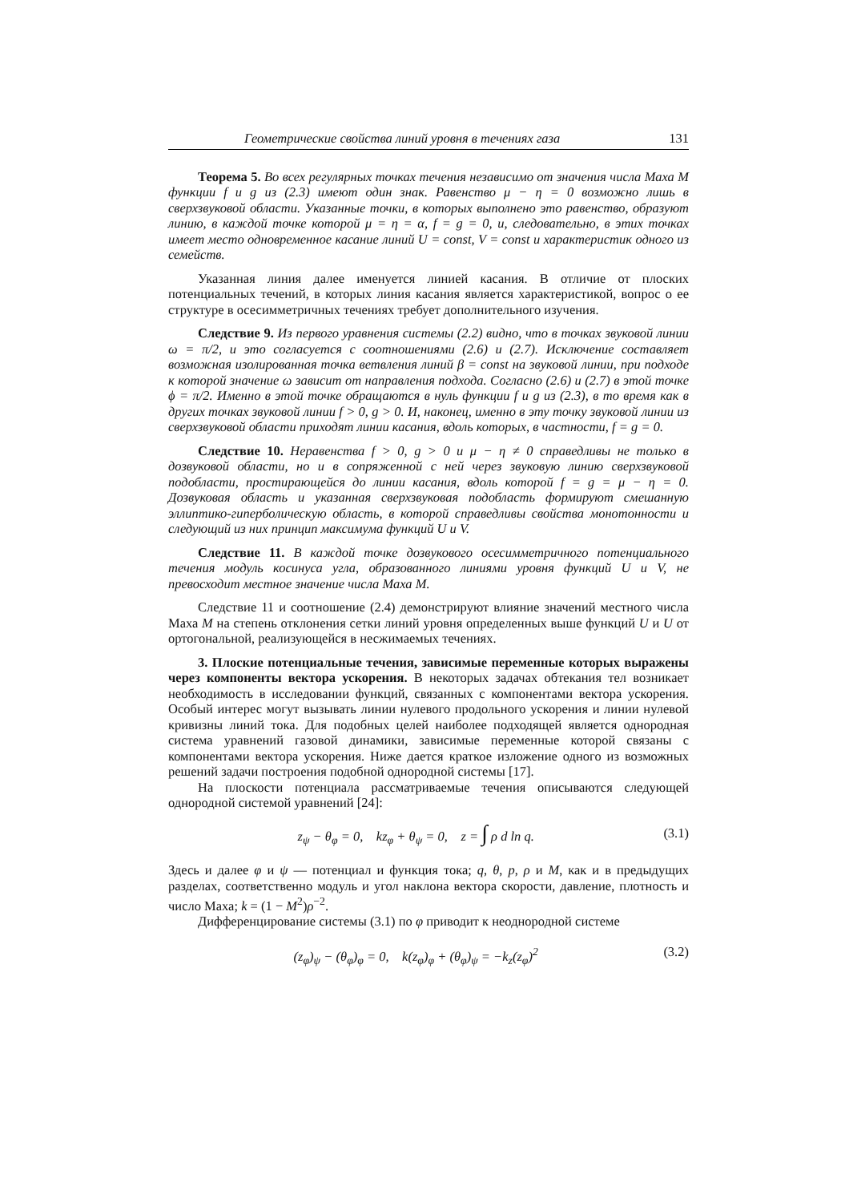Геометрические свойства линий уровня в течениях газа 131
Теорема 5. Во всех регулярных точках течения независимо от значения числа Маха M функции f и g из (2.3) имеют один знак. Равенство μ − η = 0 возможно лишь в сверхзвуковой области. Указанные точки, в которых выполнено это равенство, образуют линию, в каждой точке которой μ = η = α, f = g = 0, и, следовательно, в этих точках имеет место одновременное касание линий U = const, V = const и характеристик одного из семейств.
Указанная линия далее именуется линией касания. В отличие от плоских потенциальных течений, в которых линия касания является характеристикой, вопрос о ее структуре в осесимметричных течениях требует дополнительного изучения.
Следствие 9. Из первого уравнения системы (2.2) видно, что в точках звуковой линии ω = π/2, и это согласуется с соотношениями (2.6) и (2.7). Исключение составляет возможная изолированная точка ветвления линий β = const на звуковой линии, при подходе к которой значение ω зависит от направления подхода. Согласно (2.6) и (2.7) в этой точке ϕ = π/2. Именно в этой точке обращаются в нуль функции f и g из (2.3), в то время как в других точках звуковой линии f > 0, g > 0. И, наконец, именно в эту точку звуковой линии из сверхзвуковой области приходят линии касания, вдоль которых, в частности, f = g = 0.
Следствие 10. Неравенства f > 0, g > 0 и μ − η ≠ 0 справедливы не только в дозвуковой области, но и в сопряженной с ней через звуковую линию сверхзвуковой подобласти, простирающейся до линии касания, вдоль которой f = g = μ − η = 0. Дозвуковая область и указанная сверхзвуковая подобласть формируют смешанную эллиптико-гиперболическую область, в которой справедливы свойства монотонности и следующий из них принцип максимума функций U и V.
Следствие 11. В каждой точке дозвукового осесимметричного потенциального течения модуль косинуса угла, образованного линиями уровня функций U и V, не превосходит местное значение числа Маха M.
Следствие 11 и соотношение (2.4) демонстрируют влияние значений местного числа Маха M на степень отклонения сетки линий уровня определенных выше функций U и U от ортогональной, реализующейся в несжимаемых течениях.
3. Плоские потенциальные течения, зависимые переменные которых выражены через компоненты вектора ускорения. В некоторых задачах обтекания тел возникает необходимость в исследовании функций, связанных с компонентами вектора ускорения. Особый интерес могут вызывать линии нулевого продольного ускорения и линии нулевой кривизны линий тока. Для подобных целей наиболее подходящей является однородная система уравнений газовой динамики, зависимые переменные которой связаны с компонентами вектора ускорения. Ниже дается краткое изложение одного из возможных решений задачи построения подобной однородной системы [17].
На плоскости потенциала рассматриваемые течения описываются следующей однородной системой уравнений [24]:
z<sub>ψ</sub> − θ<sub>φ</sub> = 0, kz<sub>φ</sub> + θ<sub>ψ</sub> = 0, z = ∫ ρ d ln q. (3.1)
Здесь и далее φ и ψ — потенциал и функция тока; q, θ, p, ρ и M, как и в предыдущих разделах, соответственно модуль и угол наклона вектора скорости, давление, плотность и число Маха; k = (1 − M<sup>2</sup>)ρ<sup>−2</sup>.
Дифференцирование системы (3.1) по φ приводит к неоднородной системе
(z<sub>φ</sub>)<sub>ψ</sub> − (θ<sub>φ</sub>)<sub>φ</sub> = 0, k(z<sub>φ</sub>)<sub>φ</sub> + (θ<sub>φ</sub>)<sub>ψ</sub> = −k<sub>z</sub>(z<sub>φ</sub>)<sup>2</sup> (3.2)